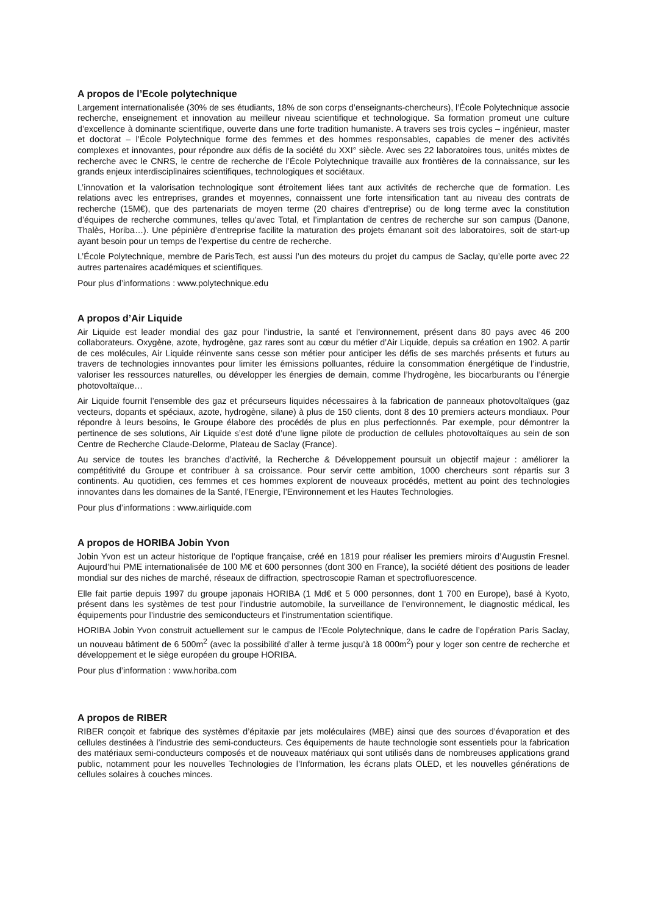A propos de l’Ecole polytechnique
Largement internationalisée (30% de ses étudiants, 18% de son corps d’enseignants-chercheurs), l’École Polytechnique associe recherche, enseignement et innovation au meilleur niveau scientifique et technologique. Sa formation promeut une culture d’excellence à dominante scientifique, ouverte dans une forte tradition humaniste. A travers ses trois cycles – ingénieur, master et doctorat – l’École Polytechnique forme des femmes et des hommes responsables, capables de mener des activités complexes et innovantes, pour répondre aux défis de la société du XXI° siècle. Avec ses 22 laboratoires tous, unités mixtes de recherche avec le CNRS, le centre de recherche de l’École Polytechnique travaille aux frontières de la connaissance, sur les grands enjeux interdisciplinaires scientifiques, technologiques et sociétaux.
L’innovation et la valorisation technologique sont étroitement liées tant aux activités de recherche que de formation. Les relations avec les entreprises, grandes et moyennes, connaissent une forte intensification tant au niveau des contrats de recherche (15M€), que des partenariats de moyen terme (20 chaires d’entreprise) ou de long terme avec la constitution d’équipes de recherche communes, telles qu’avec Total, et l’implantation de centres de recherche sur son campus (Danone, Thalès, Horiba…). Une pépinière d’entreprise facilite la maturation des projets émanant soit des laboratoires, soit de start-up ayant besoin pour un temps de l’expertise du centre de recherche.
L’École Polytechnique, membre de ParisTech, est aussi l’un des moteurs du projet du campus de Saclay, qu’elle porte avec 22 autres partenaires académiques et scientifiques.
Pour plus d’informations : www.polytechnique.edu
A propos d’Air Liquide
Air Liquide est leader mondial des gaz pour l’industrie, la santé et l’environnement, présent dans 80 pays avec 46 200 collaborateurs. Oxygène, azote, hydrogène, gaz rares sont au cœur du métier d’Air Liquide, depuis sa création en 1902. A partir de ces molécules, Air Liquide réinvente sans cesse son métier pour anticiper les défis de ses marchés présents et futurs au travers de technologies innovantes pour limiter les émissions polluantes, réduire la consommation énergétique de l’industrie, valoriser les ressources naturelles, ou développer les énergies de demain, comme l’hydrogène, les biocarburants ou l’énergie photovoltaïque…
Air Liquide fournit l’ensemble des gaz et précurseurs liquides nécessaires à la fabrication de panneaux photovoltaïques (gaz vecteurs, dopants et spéciaux, azote, hydrogène, silane) à plus de 150 clients, dont 8 des 10 premiers acteurs mondiaux. Pour répondre à leurs besoins, le Groupe élabore des procédés de plus en plus perfectionnés. Par exemple, pour démontrer la pertinence de ses solutions, Air Liquide s’est doté d’une ligne pilote de production de cellules photovoltaïques au sein de son Centre de Recherche Claude-Delorme, Plateau de Saclay (France).
Au service de toutes les branches d’activité, la Recherche & Développement poursuit un objectif majeur : améliorer la compétitivité du Groupe et contribuer à sa croissance. Pour servir cette ambition, 1000 chercheurs sont répartis sur 3 continents. Au quotidien, ces femmes et ces hommes explorent de nouveaux procédés, mettent au point des technologies innovantes dans les domaines de la Santé, l’Energie, l’Environnement et les Hautes Technologies.
Pour plus d’informations : www.airliquide.com
A propos de HORIBA Jobin Yvon
Jobin Yvon est un acteur historique de l’optique française, créé en 1819 pour réaliser les premiers miroirs d’Augustin Fresnel. Aujourd’hui PME internationalisée de 100 M€ et 600 personnes (dont 300 en France), la société détient des positions de leader mondial sur des niches de marché, réseaux de diffraction, spectroscopie Raman et spectrofluorescence.
Elle fait partie depuis 1997 du groupe japonais HORIBA (1 Md€ et 5 000 personnes, dont 1 700 en Europe), basé à Kyoto, présent dans les systèmes de test pour l’industrie automobile, la surveillance de l’environnement, le diagnostic médical, les équipements pour l’industrie des semiconducteurs et l’instrumentation scientifique.
HORIBA Jobin Yvon construit actuellement sur le campus de l’Ecole Polytechnique, dans le cadre de l’opération Paris Saclay, un nouveau bâtiment de 6 500m<sup>2</sup> (avec la possibilité d’aller à terme jusqu’à 18 000m<sup>2</sup>) pour y loger son centre de recherche et développement et le siège européen du groupe HORIBA.
Pour plus d’information : www.horiba.com
A propos de RIBER
RIBER conçoit et fabrique des systèmes d’épitaxie par jets moléculaires (MBE) ainsi que des sources d’évaporation et des cellules destinées à l’industrie des semi-conducteurs. Ces équipements de haute technologie sont essentiels pour la fabrication des matériaux semi-conducteurs composés et de nouveaux matériaux qui sont utilisés dans de nombreuses applications grand public, notamment pour les nouvelles Technologies de l’Information, les écrans plats OLED, et les nouvelles générations de cellules solaires à couches minces.